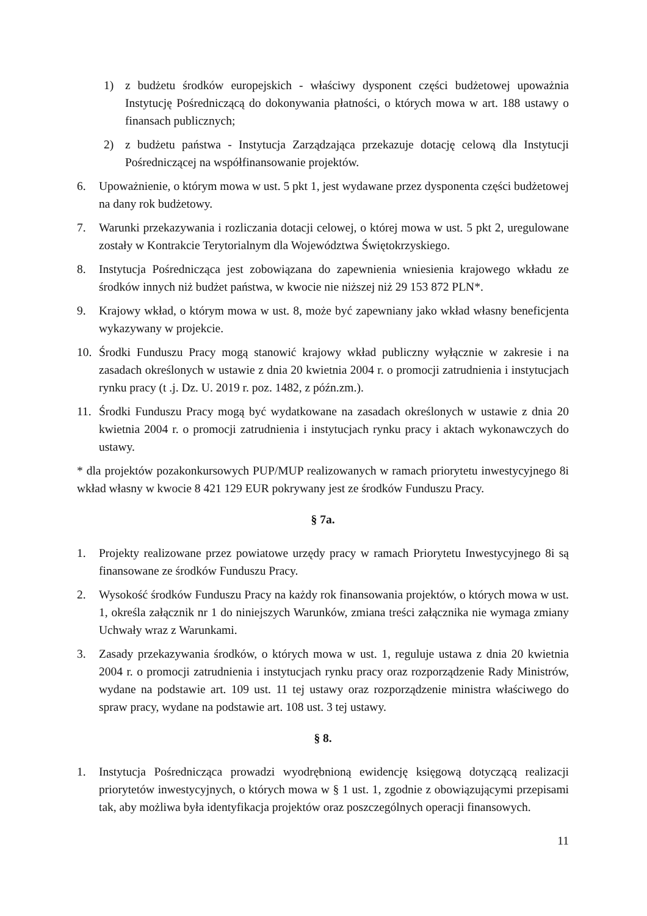1) z budżetu środków europejskich - właściwy dysponent części budżetowej upoważnia Instytucję Pośredniczącą do dokonywania płatności, o których mowa w art. 188 ustawy o finansach publicznych;
2) z budżetu państwa - Instytucja Zarządzająca przekazuje dotację celową dla Instytucji Pośredniczącej na współfinansowanie projektów.
6. Upoważnienie, o którym mowa w ust. 5 pkt 1, jest wydawane przez dysponenta części budżetowej na dany rok budżetowy.
7. Warunki przekazywania i rozliczania dotacji celowej, o której mowa w ust. 5 pkt 2, uregulowane zostały w Kontrakcie Terytorialnym dla Województwa Świętokrzyskiego.
8. Instytucja Pośrednicząca jest zobowiązana do zapewnienia wniesienia krajowego wkładu ze środków innych niż budżet państwa, w kwocie nie niższej niż 29 153 872 PLN*.
9. Krajowy wkład, o którym mowa w ust. 8, może być zapewniany jako wkład własny beneficjenta wykazywany w projekcie.
10. Środki Funduszu Pracy mogą stanowić krajowy wkład publiczny wyłącznie w zakresie i na zasadach określonych w ustawie z dnia 20 kwietnia 2004 r. o promocji zatrudnienia i instytucjach rynku pracy (t .j. Dz. U. 2019 r. poz. 1482, z późn.zm.).
11. Środki Funduszu Pracy mogą być wydatkowane na zasadach określonych w ustawie z dnia 20 kwietnia 2004 r. o promocji zatrudnienia i instytucjach rynku pracy i aktach wykonawczych do ustawy.
* dla projektów pozakonkursowych PUP/MUP realizowanych w ramach priorytetu inwestycyjnego 8i wkład własny w kwocie 8 421 129 EUR pokrywany jest ze środków Funduszu Pracy.
§ 7a.
1. Projekty realizowane przez powiatowe urzędy pracy w ramach Priorytetu Inwestycyjnego 8i są finansowane ze środków Funduszu Pracy.
2. Wysokość środków Funduszu Pracy na każdy rok finansowania projektów, o których mowa w ust. 1, określa załącznik nr 1 do niniejszych Warunków, zmiana treści załącznika nie wymaga zmiany Uchwały wraz z Warunkami.
3. Zasady przekazywania środków, o których mowa w ust. 1, reguluje ustawa z dnia 20 kwietnia 2004 r. o promocji zatrudnienia i instytucjach rynku pracy oraz rozporządzenie Rady Ministrów, wydane na podstawie art. 109 ust. 11 tej ustawy oraz rozporządzenie ministra właściwego do spraw pracy, wydane na podstawie art. 108 ust. 3 tej ustawy.
§ 8.
1. Instytucja Pośrednicząca prowadzi wyodrębnioną ewidencję księgową dotyczącą realizacji priorytetów inwestycyjnych, o których mowa w § 1 ust. 1, zgodnie z obowiązującymi przepisami tak, aby możliwa była identyfikacja projektów oraz poszczególnych operacji finansowych.
11